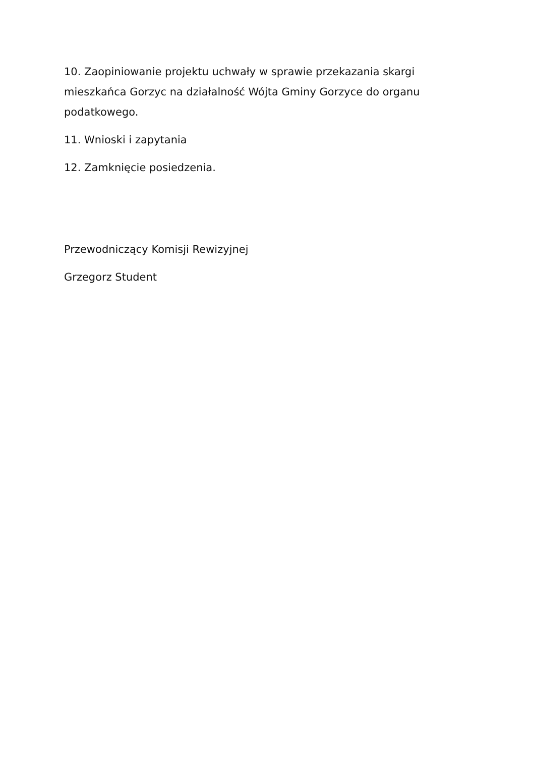10. Zaopiniowanie projektu uchwały w sprawie przekazania skargi mieszkańca Gorzyc na działalność Wójta Gminy Gorzyce do organu podatkowego.
11. Wnioski i zapytania
12. Zamknięcie posiedzenia.
Przewodniczący Komisji Rewizyjnej
Grzegorz Student